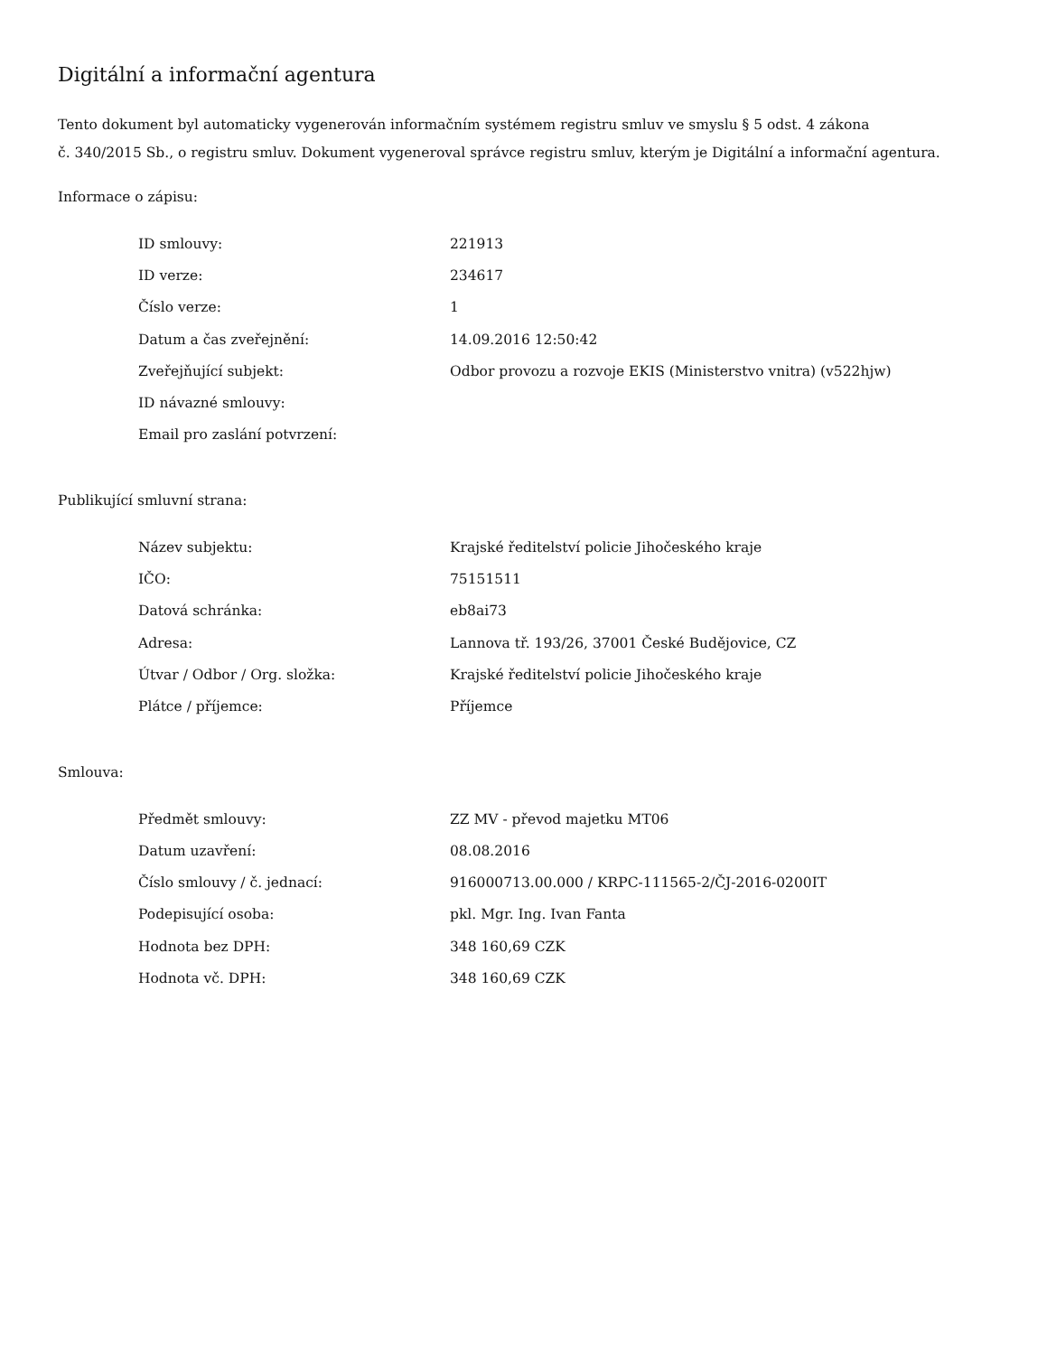Digitální a informační agentura
Tento dokument byl automaticky vygenerován informačním systémem registru smluv ve smyslu § 5 odst. 4 zákona
č. 340/2015 Sb., o registru smluv. Dokument vygeneroval správce registru smluv, kterým je Digitální a informační agentura.
Informace o zápisu:
| ID smlouvy: | 221913 |
| ID verze: | 234617 |
| Číslo verze: | 1 |
| Datum a čas zveřejnění: | 14.09.2016 12:50:42 |
| Zveřejňující subjekt: | Odbor provozu a rozvoje EKIS (Ministerstvo vnitra) (v522hjw) |
| ID návazné smlouvy: | |
| Email pro zaslání potvrzení: | |
Publikující smluvní strana:
| Název subjektu: | Krajské ředitelství policie Jihočeského kraje |
| IČO: | 75151511 |
| Datová schránka: | eb8ai73 |
| Adresa: | Lannova tř. 193/26, 37001 České Budějovice, CZ |
| Útvar / Odbor / Org. složka: | Krajské ředitelství policie Jihočeského kraje |
| Plátce / příjemce: | Příjemce |
Smlouva:
| Předmět smlouvy: | ZZ MV - převod majetku MT06 |
| Datum uzavření: | 08.08.2016 |
| Číslo smlouvy / č. jednací: | 916000713.00.000 / KRPC-111565-2/ČJ-2016-0200IT |
| Podepisující osoba: | pkl. Mgr. Ing. Ivan Fanta |
| Hodnota bez DPH: | 348 160,69 CZK |
| Hodnota vč. DPH: | 348 160,69 CZK |